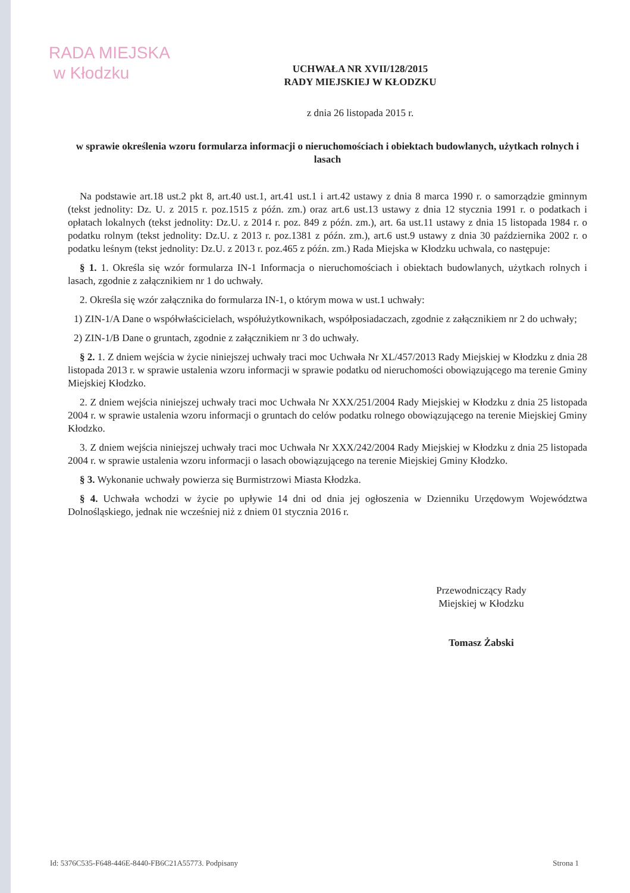RADA MIEJSKA
w Kłodzku
UCHWAŁA NR XVII/128/2015
RADY MIEJSKIEJ W KŁODZKU
z dnia 26 listopada 2015 r.
w sprawie określenia wzoru formularza informacji o nieruchomościach i obiektach budowlanych, użytkach rolnych i lasach
Na podstawie art.18 ust.2 pkt 8, art.40 ust.1, art.41 ust.1 i art.42 ustawy z dnia 8 marca 1990 r. o samorządzie gminnym (tekst jednolity: Dz. U. z 2015 r. poz.1515 z późn. zm.) oraz art.6 ust.13 ustawy z dnia 12 stycznia 1991 r. o podatkach i opłatach lokalnych (tekst jednolity: Dz.U. z 2014 r. poz. 849 z późn. zm.), art. 6a ust.11 ustawy z dnia 15 listopada 1984 r. o podatku rolnym (tekst jednolity: Dz.U. z 2013 r. poz.1381 z późn. zm.), art.6 ust.9 ustawy z dnia 30 października 2002 r. o podatku leśnym (tekst jednolity: Dz.U. z 2013 r. poz.465 z późn. zm.) Rada Miejska w Kłodzku uchwala, co następuje:
§ 1. 1. Określa się wzór formularza IN-1 Informacja o nieruchomościach i obiektach budowlanych, użytkach rolnych i lasach, zgodnie z załącznikiem nr 1 do uchwały.
2. Określa się wzór załącznika do formularza IN-1, o którym mowa w ust.1 uchwały:
1) ZIN-1/A Dane o współwłaścicielach, współużytkownikach, współposiadaczach, zgodnie z załącznikiem nr 2 do uchwały;
2) ZIN-1/B Dane o gruntach, zgodnie z załącznikiem nr 3 do uchwały.
§ 2. 1. Z dniem wejścia w życie niniejszej uchwały traci moc Uchwała Nr XL/457/2013 Rady Miejskiej w Kłodzku z dnia 28 listopada 2013 r. w sprawie ustalenia wzoru informacji w sprawie podatku od nieruchomości obowiązującego ma terenie Gminy Miejskiej Kłodzko.
2. Z dniem wejścia niniejszej uchwały traci moc Uchwała Nr XXX/251/2004 Rady Miejskiej w Kłodzku z dnia 25 listopada 2004 r. w sprawie ustalenia wzoru informacji o gruntach do celów podatku rolnego obowiązującego na terenie Miejskiej Gminy Kłodzko.
3. Z dniem wejścia niniejszej uchwały traci moc Uchwała Nr XXX/242/2004 Rady Miejskiej w Kłodzku z dnia 25 listopada 2004 r. w sprawie ustalenia wzoru informacji o lasach obowiązującego na terenie Miejskiej Gminy Kłodzko.
§ 3. Wykonanie uchwały powierza się Burmistrzowi Miasta Kłodzka.
§ 4. Uchwała wchodzi w życie po upływie 14 dni od dnia jej ogłoszenia w Dzienniku Urzędowym Województwa Dolnośląskiego, jednak nie wcześniej niż z dniem 01 stycznia 2016 r.
Przewodniczący Rady
Miejskiej w Kłodzku
Tomasz Żabski
Id: 5376C535-F648-446E-8440-FB6C21A55773. Podpisany Strona 1